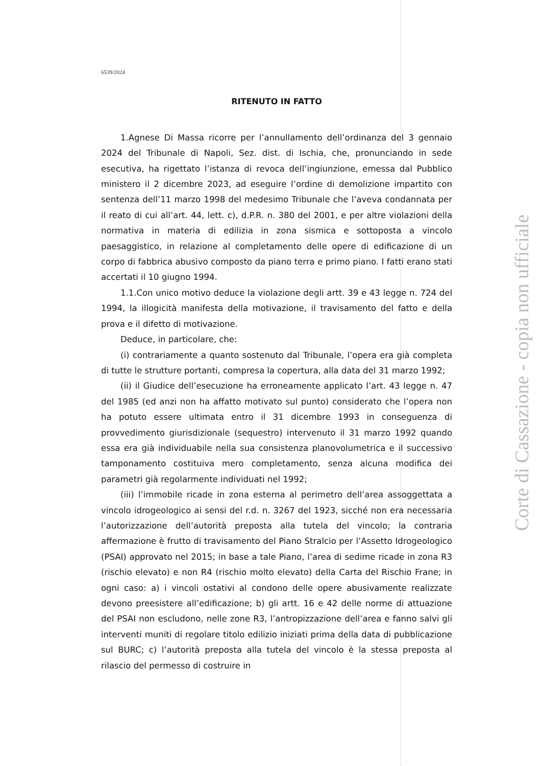6539/2024
RITENUTO IN FATTO
1.Agnese Di Massa ricorre per l’annullamento dell’ordinanza del 3 gennaio 2024 del Tribunale di Napoli, Sez. dist. di Ischia, che, pronunciando in sede esecutiva, ha rigettato l’istanza di revoca dell’ingiunzione, emessa dal Pubblico ministero il 2 dicembre 2023, ad eseguire l’ordine di demolizione impartito con sentenza dell’11 marzo 1998 del medesimo Tribunale che l’aveva condannata per il reato di cui all’art. 44, lett. c), d.P.R. n. 380 del 2001, e per altre violazioni della normativa in materia di edilizia in zona sismica e sottoposta a vincolo paesaggistico, in relazione al completamento delle opere di edificazione di un corpo di fabbrica abusivo composto da piano terra e primo piano. I fatti erano stati accertati il 10 giugno 1994.
1.1.Con unico motivo deduce la violazione degli artt. 39 e 43 legge n. 724 del 1994, la illogicità manifesta della motivazione, il travisamento del fatto e della prova e il difetto di motivazione.
Deduce, in particolare, che:
(i) contrariamente a quanto sostenuto dal Tribunale, l’opera era già completa di tutte le strutture portanti, compresa la copertura, alla data del 31 marzo 1992;
(ii) il Giudice dell’esecuzione ha erroneamente applicato l’art. 43 legge n. 47 del 1985 (ed anzi non ha affatto motivato sul punto) considerato che l’opera non ha potuto essere ultimata entro il 31 dicembre 1993 in conseguenza di provvedimento giurisdizionale (sequestro) intervenuto il 31 marzo 1992 quando essa era già individuabile nella sua consistenza planovolumetrica e il successivo tamponamento costituiva mero completamento, senza alcuna modifica dei parametri già regolarmente individuati nel 1992;
(iii) l’immobile ricade in zona esterna al perimetro dell’area assoggettata a vincolo idrogeologico ai sensi del r.d. n. 3267 del 1923, sicché non era necessaria l’autorizzazione dell’autorità preposta alla tutela del vincolo; la contraria affermazione è frutto di travisamento del Piano Stralcio per l’Assetto Idrogeologico (PSAI) approvato nel 2015; in base a tale Piano, l’area di sedime ricade in zona R3 (rischio elevato) e non R4 (rischio molto elevato) della Carta del Rischio Frane; in ogni caso: a) i vincoli ostativi al condono delle opere abusivamente realizzate devono preesistere all’edificazione; b) gli artt. 16 e 42 delle norme di attuazione del PSAI non escludono, nelle zone R3, l’antropizzazione dell’area e fanno salvi gli interventi muniti di regolare titolo edilizio iniziati prima della data di pubblicazione sul BURC; c) l’autorità preposta alla tutela del vincolo è la stessa preposta al rilascio del permesso di costruire in
Corte di Cassazione - copia non ufficiale